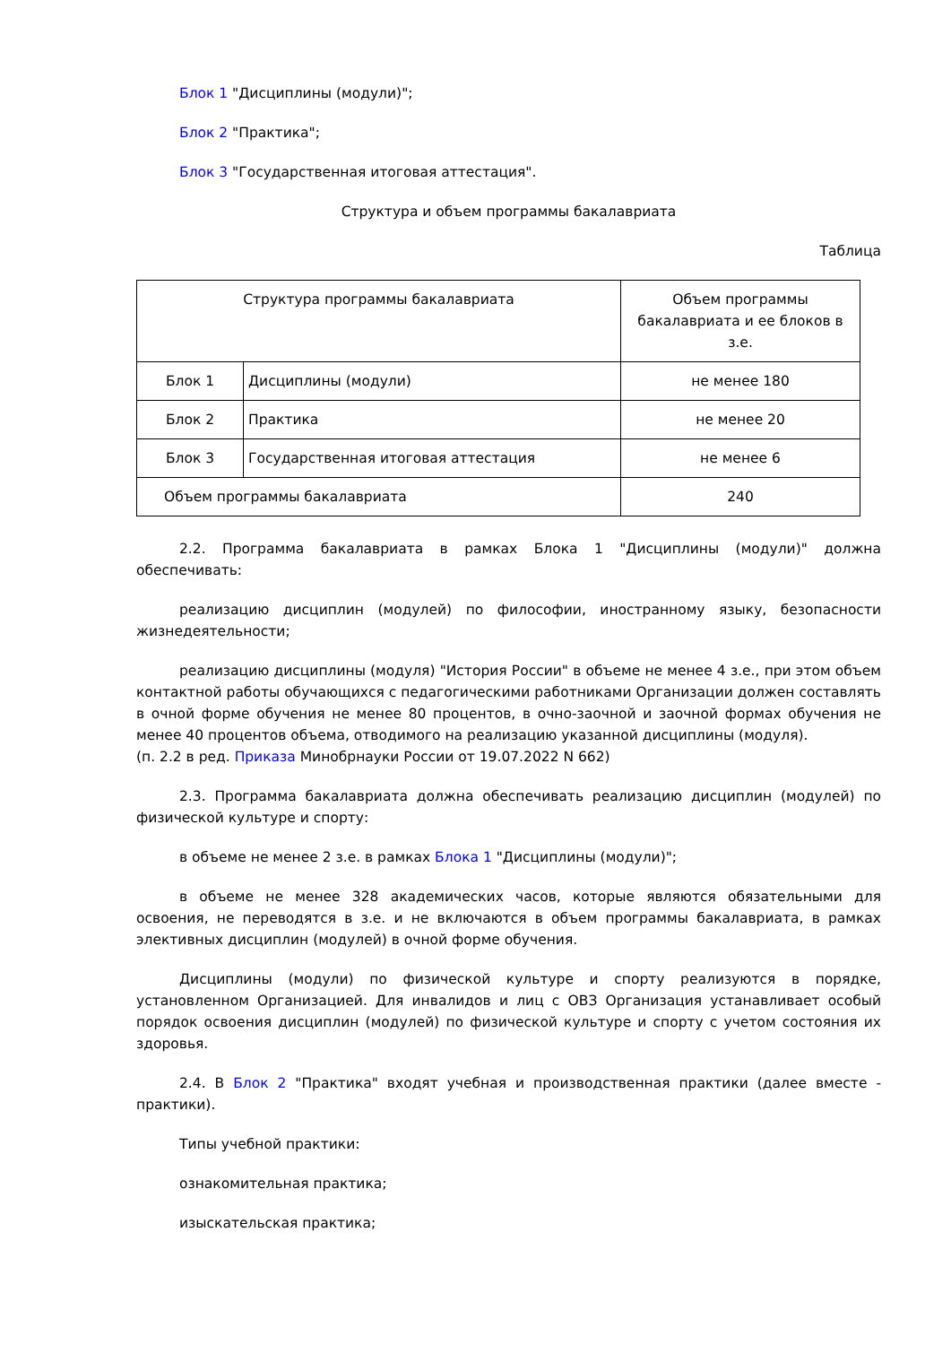Блок 1 "Дисциплины (модули)";
Блок 2 "Практика";
Блок 3 "Государственная итоговая аттестация".
Структура и объем программы бакалавриата
Таблица
| Структура программы бакалавриата | | Объем программы бакалавриата и ее блоков в з.е. |
| Блок 1 | Дисциплины (модули) | не менее 180 |
| Блок 2 | Практика | не менее 20 |
| Блок 3 | Государственная итоговая аттестация | не менее 6 |
| Объем программы бакалавриата | | 240 |
2.2. Программа бакалавриата в рамках Блока 1 "Дисциплины (модули)" должна обеспечивать:
реализацию дисциплин (модулей) по философии, иностранному языку, безопасности жизнедеятельности;
реализацию дисциплины (модуля) "История России" в объеме не менее 4 з.е., при этом объем контактной работы обучающихся с педагогическими работниками Организации должен составлять в очной форме обучения не менее 80 процентов, в очно-заочной и заочной формах обучения не менее 40 процентов объема, отводимого на реализацию указанной дисциплины (модуля).
(п. 2.2 в ред. Приказа Минобрнауки России от 19.07.2022 N 662)
2.3. Программа бакалавриата должна обеспечивать реализацию дисциплин (модулей) по физической культуре и спорту:
в объеме не менее 2 з.е. в рамках Блока 1 "Дисциплины (модули)";
в объеме не менее 328 академических часов, которые являются обязательными для освоения, не переводятся в з.е. и не включаются в объем программы бакалавриата, в рамках элективных дисциплин (модулей) в очной форме обучения.
Дисциплины (модули) по физической культуре и спорту реализуются в порядке, установленном Организацией. Для инвалидов и лиц с ОВЗ Организация устанавливает особый порядок освоения дисциплин (модулей) по физической культуре и спорту с учетом состояния их здоровья.
2.4. В Блок 2 "Практика" входят учебная и производственная практики (далее вместе - практики).
Типы учебной практики:
ознакомительная практика;
изыскательская практика;